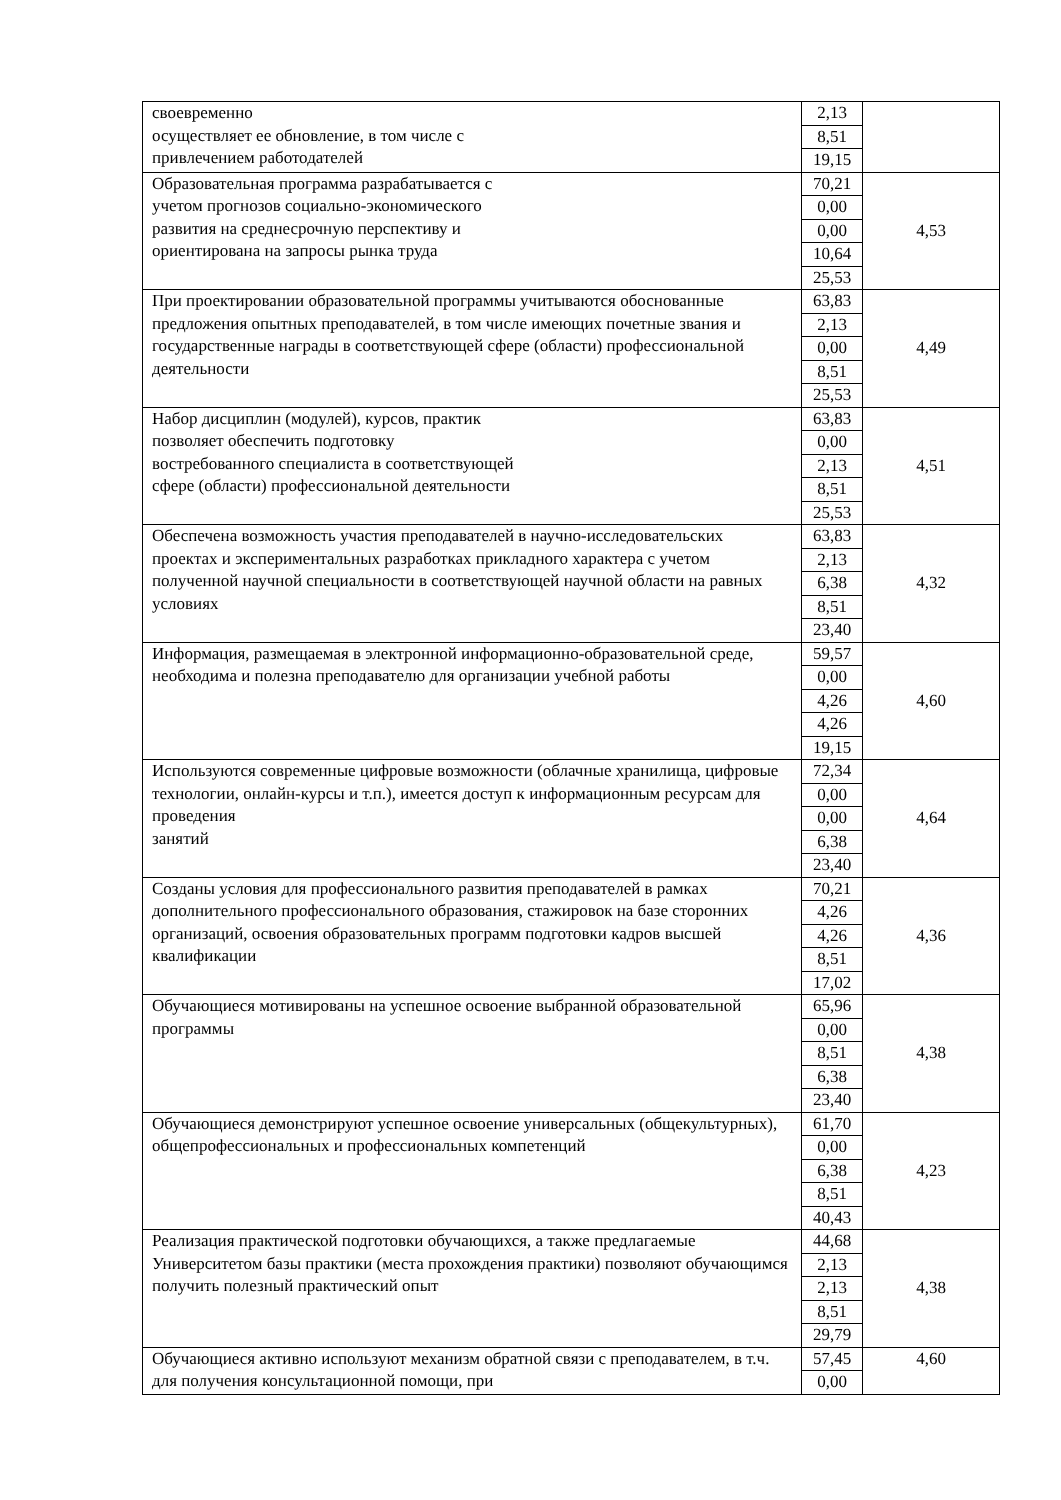| своевременно осуществляет ее обновление, в том числе с привлечением работодателей | 2,13 | |
| | 8,51 | |
| | 19,15 | |
| Образовательная программа разрабатывается с учетом прогнозов социально-экономического развития на среднесрочную перспективу и ориентирована на запросы рынка труда | 70,21 | 4,53 |
| | 0,00 | |
| | 0,00 | |
| | 10,64 | |
| | 25,53 | |
| При проектировании образовательной программы учитываются обоснованные предложения опытных преподавателей, в том числе имеющих почетные звания и государственные награды в соответствующей сфере (области) профессиональной деятельности | 63,83 | 4,49 |
| | 2,13 | |
| | 0,00 | |
| | 8,51 | |
| | 25,53 | |
| Набор дисциплин (модулей), курсов, практик позволяет обеспечить подготовку востребованного специалиста в соответствующей сфере (области) профессиональной деятельности | 63,83 | 4,51 |
| | 0,00 | |
| | 2,13 | |
| | 8,51 | |
| | 25,53 | |
| Обеспечена возможность участия преподавателей в научно-исследовательских проектах и экспериментальных разработках прикладного характера с учетом полученной научной специальности в соответствующей научной области на равных условиях | 63,83 | 4,32 |
| | 2,13 | |
| | 6,38 | |
| | 8,51 | |
| | 23,40 | |
| Информация, размещаемая в электронной информационно-образовательной среде, необходима и полезна преподавателю для организации учебной работы | 59,57 | 4,60 |
| | 0,00 | |
| | 4,26 | |
| | 4,26 | |
| | 19,15 | |
| Используются современные цифровые возможности (облачные хранилища, цифровые технологии, онлайн-курсы и т.п.), имеется доступ к информационным ресурсам для проведения занятий | 72,34 | 4,64 |
| | 0,00 | |
| | 0,00 | |
| | 6,38 | |
| | 23,40 | |
| Созданы условия для профессионального развития преподавателей в рамках дополнительного профессионального образования, стажировок на базе сторонних организаций, освоения образовательных программ подготовки кадров высшей квалификации | 70,21 | 4,36 |
| | 4,26 | |
| | 4,26 | |
| | 8,51 | |
| | 17,02 | |
| Обучающиеся мотивированы на успешное освоение выбранной образовательной программы | 65,96 | 4,38 |
| | 0,00 | |
| | 8,51 | |
| | 6,38 | |
| | 23,40 | |
| Обучающиеся демонстрируют успешное освоение универсальных (общекультурных), общепрофессиональных и профессиональных компетенций | 61,70 | 4,23 |
| | 0,00 | |
| | 6,38 | |
| | 8,51 | |
| | 40,43 | |
| Реализация практической подготовки обучающихся, а также предлагаемые Университетом базы практики (места прохождения практики) позволяют обучающимся получить полезный практический опыт | 44,68 | 4,38 |
| | 2,13 | |
| | 2,13 | |
| | 8,51 | |
| | 29,79 | |
| Обучающиеся активно используют механизм обратной связи с преподавателем, в т.ч. для получения консультационной помощи, при | 57,45 | 4,60 |
| | 0,00 | |